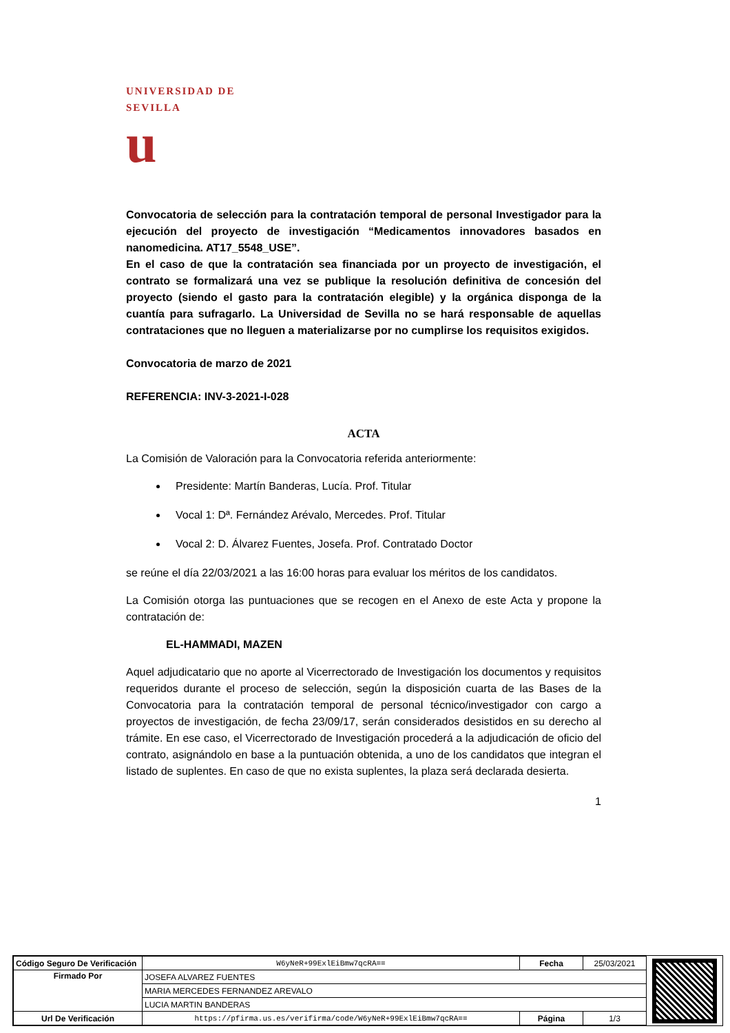UNIVERSIDAD DE SEVILLA
u
Convocatoria de selección para la contratación temporal de personal Investigador para la ejecución del proyecto de investigación “Medicamentos innovadores basados en nanomedicina. AT17_5548_USE”.
En el caso de que la contratación sea financiada por un proyecto de investigación, el contrato se formalizará una vez se publique la resolución definitiva de concesión del proyecto (siendo el gasto para la contratación elegible) y la orgánica disponga de la cuantía para sufragarlo. La Universidad de Sevilla no se hará responsable de aquellas contrataciones que no lleguen a materializarse por no cumplirse los requisitos exigidos.
Convocatoria de marzo de 2021
REFERENCIA: INV-3-2021-I-028
ACTA
La Comisión de Valoración para la Convocatoria referida anteriormente:
Presidente: Martín Banderas, Lucía. Prof. Titular
Vocal 1: Dª. Fernández Arévalo, Mercedes. Prof. Titular
Vocal 2: D. Álvarez Fuentes, Josefa. Prof. Contratado Doctor
se reúne el día 22/03/2021 a las 16:00 horas para evaluar los méritos de los candidatos.
La Comisión otorga las puntuaciones que se recogen en el Anexo de este Acta y propone la contratación de:
EL-HAMMADI, MAZEN
Aquel adjudicatario que no aporte al Vicerrectorado de Investigación los documentos y requisitos requeridos durante el proceso de selección, según la disposición cuarta de las Bases de la Convocatoria para la contratación temporal de personal técnico/investigador con cargo a proyectos de investigación, de fecha 23/09/17, serán considerados desistidos en su derecho al trámite. En ese caso, el Vicerrectorado de Investigación procederá a la adjudicación de oficio del contrato, asignándolo en base a la puntuación obtenida, a uno de los candidatos que integran el listado de suplentes. En caso de que no exista suplentes, la plaza será declarada desierta.
1
| Código Seguro De Verificación | W6yNeR+99ExlEiBmw7qcRA== | Fecha | 25/03/2021 |
| Firmado Por | JOSEFA ALVAREZ FUENTES | | |
| | MARIA MERCEDES FERNANDEZ AREVALO | | |
| | LUCIA MARTIN BANDERAS | | |
| Url De Verificación | https://pfirma.us.es/verifirma/code/W6yNeR+99ExlEiBmw7qcRA== | Página | 1/3 |